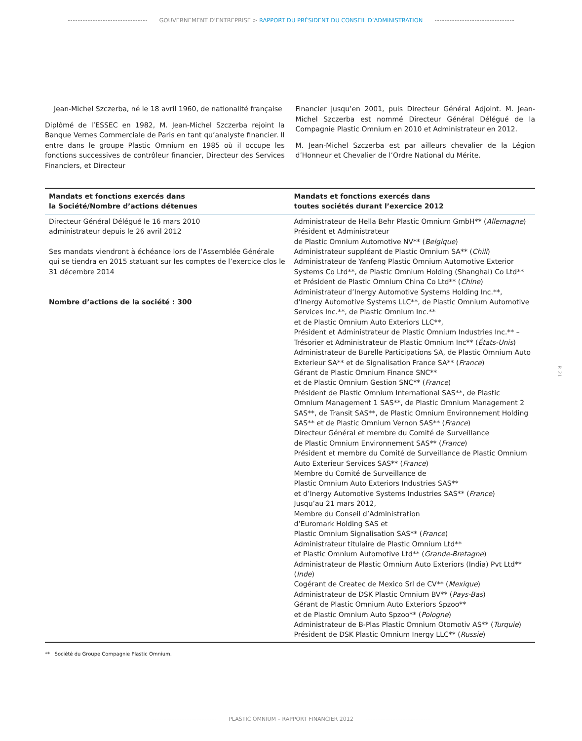GOUVERNEMENT D’ENTREPRISE > RAPPORT DU PRÉSIDENT DU CONSEIL D’ADMINISTRATION
Jean-Michel Szczerba, né le 18 avril 1960, de nationalité française
Diplômé de l’ESSEC en 1982, M. Jean-Michel Szczerba rejoint la Banque Vernes Commerciale de Paris en tant qu’analyste financier. Il entre dans le groupe Plastic Omnium en 1985 où il occupe les fonctions successives de contrôleur financier, Directeur des Services Financiers, et Directeur
Financier jusqu’en 2001, puis Directeur Général Adjoint. M. Jean-Michel Szczerba est nommé Directeur Général Délégué de la Compagnie Plastic Omnium en 2010 et Administrateur en 2012.
M. Jean-Michel Szczerba est par ailleurs chevalier de la Légion d’Honneur et Chevalier de l’Ordre National du Mérite.
| Mandats et fonctions exercés dans la Société/Nombre d’actions détenues | Mandats et fonctions exercés dans toutes sociétés durant l’exercice 2012 |
| --- | --- |
| Directeur Général Délégué le 16 mars 2010 administrateur depuis le 26 avril 2012 Ses mandats viendront à échéance lors de l’Assemblée Générale qui se tiendra en 2015 statuant sur les comptes de l’exercice clos le 31 décembre 2014 Nombre d’actions de la société : 300 | Administrateur de Hella Behr Plastic Omnium GmbH** ( Allemagne ) Président et Administrateur de Plastic Omnium Automotive NV** ( Belgique ) Administrateur suppléant de Plastic Omnium SA** ( Chili ) Administrateur de Yanfeng Plastic Omnium Automotive Exterior Systems Co Ltd**, de Plastic Omnium Holding (Shanghai) Co Ltd** et Président de Plastic Omnium China Co Ltd** ( Chine ) Administrateur d’Inergy Automotive Systems Holding Inc.**, d’Inergy Automotive Systems LLC**, de Plastic Omnium Automotive Services Inc.**, de Plastic Omnium Inc.** et de Plastic Omnium Auto Exteriors LLC**, Président et Administrateur de Plastic Omnium Industries Inc.** – Trésorier et Administrateur de Plastic Omnium Inc** ( États-Unis ) Administrateur de Burelle Participations SA, de Plastic Omnium Auto Exterieur SA** et de Signalisation France SA** ( France ) Gérant de Plastic Omnium Finance SNC** et de Plastic Omnium Gestion SNC** ( France ) Président de Plastic Omnium International SAS**, de Plastic Omnium Management 1 SAS**, de Plastic Omnium Management 2 SAS**, de Transit SAS**, de Plastic Omnium Environnement Holding SAS** et de Plastic Omnium Vernon SAS** ( France ) Directeur Général et membre du Comité de Surveillance de Plastic Omnium Environnement SAS** ( France ) Président et membre du Comité de Surveillance de Plastic Omnium Auto Exterieur Services SAS** ( France ) Membre du Comité de Surveillance de Plastic Omnium Auto Exteriors Industries SAS** et d’Inergy Automotive Systems Industries SAS** ( France ) Jusqu’au 21 mars 2012, Membre du Conseil d’Administration d’Euromark Holding SAS et Plastic Omnium Signalisation SAS** ( France ) Administrateur titulaire de Plastic Omnium Ltd** et Plastic Omnium Automotive Ltd** ( Grande-Bretagne ) Administrateur de Plastic Omnium Auto Exteriors (India) Pvt Ltd** ( Inde ) Cogérant de Createc de Mexico Srl de CV** ( Mexique ) Administrateur de DSK Plastic Omnium BV** ( Pays-Bas ) Gérant de Plastic Omnium Auto Exteriors Spzoo** et de Plastic Omnium Auto Spzoo** ( Pologne ) Administrateur de B-Plas Plastic Omnium Otomotiv AS** ( Turquie ) Président de DSK Plastic Omnium Inergy LLC** ( Russie ) |
P. 21
** Société du Groupe Compagnie Plastic Omnium.
PLASTIC OMNIUM – RAPPORT FINANCIER 2012